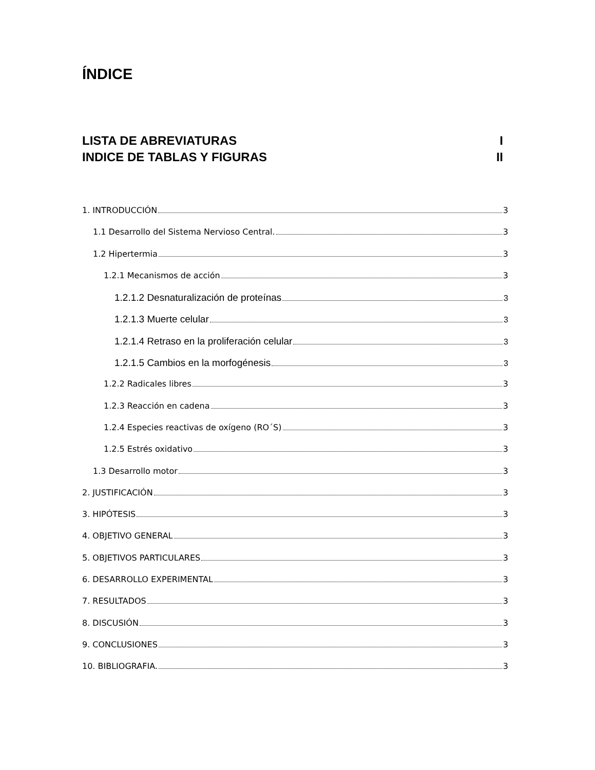ÍNDICE
LISTA DE ABREVIATURAS I
INDICE DE TABLAS Y FIGURAS II
1. INTRODUCCIÓN 3
1.1 Desarrollo del Sistema Nervioso Central. 3
1.2 Hipertermia 3
1.2.1 Mecanismos de acción 3
1.2.1.2 Desnaturalización de proteínas 3
1.2.1.3 Muerte celular 3
1.2.1.4 Retraso en la proliferación celular 3
1.2.1.5 Cambios en la morfogénesis 3
1.2.2 Radicales libres 3
1.2.3 Reacción en cadena 3
1.2.4 Especies reactivas de oxígeno (RO´S) 3
1.2.5 Estrés oxidativo 3
1.3 Desarrollo motor 3
2. JUSTIFICACIÓN 3
3. HIPÓTESIS 3
4. OBJETIVO GENERAL 3
5. OBJETIVOS PARTICULARES 3
6. DESARROLLO EXPERIMENTAL 3
7. RESULTADOS 3
8. DISCUSIÓN 3
9. CONCLUSIONES 3
10. BIBLIOGRAFIA. 3